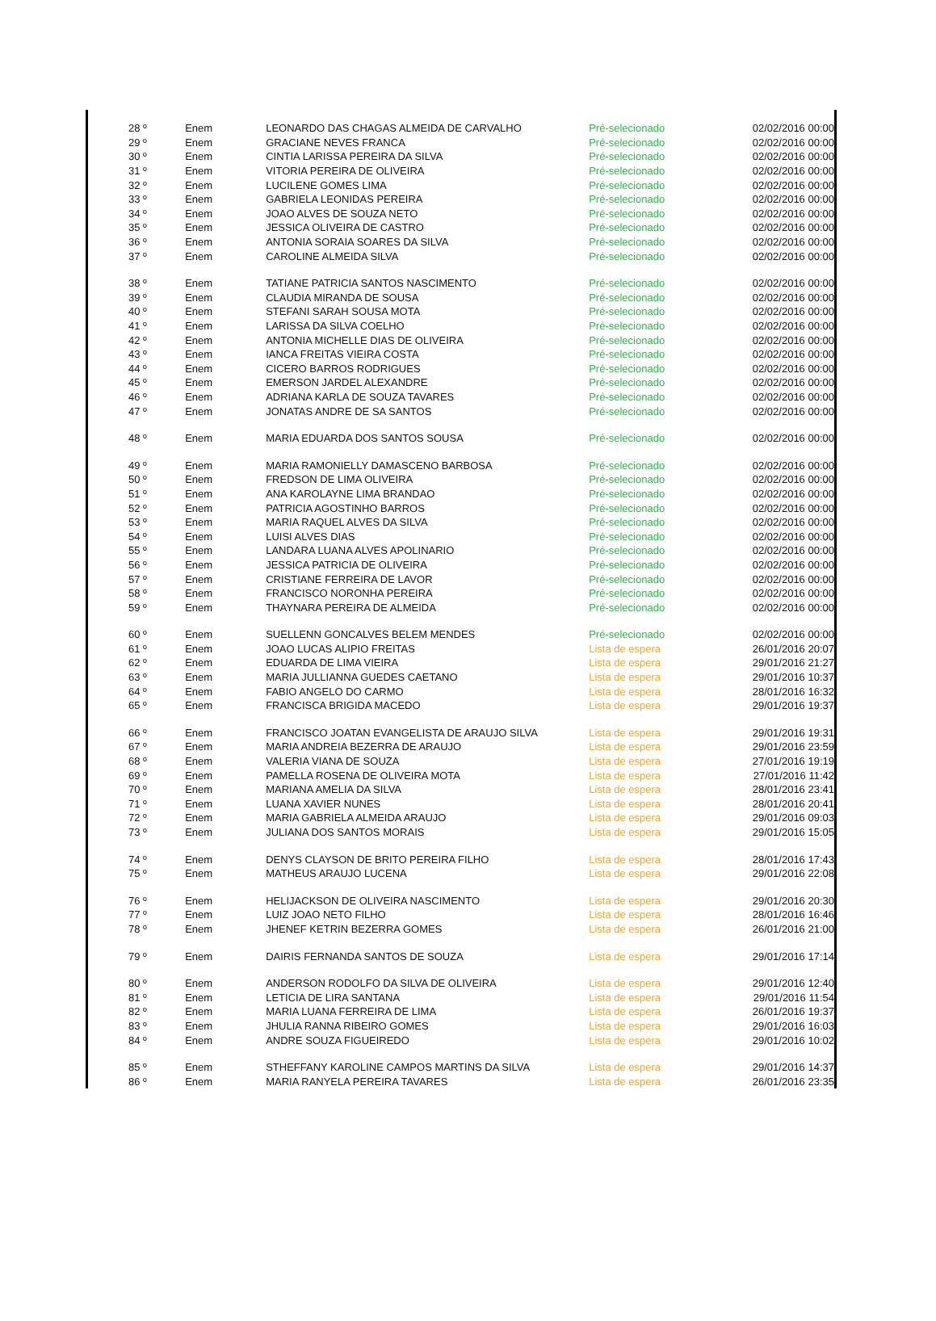| | 28 º | Enem | LEONARDO DAS CHAGAS ALMEIDA DE CARVALHO | Pré-selecionado | 02/02/2016 00:00 |
| | 29 º | Enem | GRACIANE NEVES FRANCA | Pré-selecionado | 02/02/2016 00:00 |
| | 30 º | Enem | CINTIA LARISSA PEREIRA DA SILVA | Pré-selecionado | 02/02/2016 00:00 |
| | 31 º | Enem | VITORIA PEREIRA DE OLIVEIRA | Pré-selecionado | 02/02/2016 00:00 |
| | 32 º | Enem | LUCILENE GOMES LIMA | Pré-selecionado | 02/02/2016 00:00 |
| | 33 º | Enem | GABRIELA LEONIDAS PEREIRA | Pré-selecionado | 02/02/2016 00:00 |
| | 34 º | Enem | JOAO ALVES DE SOUZA NETO | Pré-selecionado | 02/02/2016 00:00 |
| | 35 º | Enem | JESSICA OLIVEIRA DE CASTRO | Pré-selecionado | 02/02/2016 00:00 |
| | 36 º | Enem | ANTONIA SORAIA SOARES DA SILVA | Pré-selecionado | 02/02/2016 00:00 |
| | 37 º | Enem | CAROLINE ALMEIDA SILVA | Pré-selecionado | 02/02/2016 00:00 |
| | 38 º | Enem | TATIANE PATRICIA SANTOS NASCIMENTO | Pré-selecionado | 02/02/2016 00:00 |
| | 39 º | Enem | CLAUDIA MIRANDA DE SOUSA | Pré-selecionado | 02/02/2016 00:00 |
| | 40 º | Enem | STEFANI SARAH SOUSA MOTA | Pré-selecionado | 02/02/2016 00:00 |
| | 41 º | Enem | LARISSA DA SILVA COELHO | Pré-selecionado | 02/02/2016 00:00 |
| | 42 º | Enem | ANTONIA MICHELLE DIAS DE OLIVEIRA | Pré-selecionado | 02/02/2016 00:00 |
| | 43 º | Enem | IANCA FREITAS VIEIRA COSTA | Pré-selecionado | 02/02/2016 00:00 |
| | 44 º | Enem | CICERO BARROS RODRIGUES | Pré-selecionado | 02/02/2016 00:00 |
| | 45 º | Enem | EMERSON JARDEL ALEXANDRE | Pré-selecionado | 02/02/2016 00:00 |
| | 46 º | Enem | ADRIANA KARLA DE SOUZA TAVARES | Pré-selecionado | 02/02/2016 00:00 |
| | 47 º | Enem | JONATAS ANDRE DE SA SANTOS | Pré-selecionado | 02/02/2016 00:00 |
| | 48 º | Enem | MARIA EDUARDA DOS SANTOS SOUSA | Pré-selecionado | 02/02/2016 00:00 |
| | 49 º | Enem | MARIA RAMONIELLY DAMASCENO BARBOSA | Pré-selecionado | 02/02/2016 00:00 |
| | 50 º | Enem | FREDSON DE LIMA OLIVEIRA | Pré-selecionado | 02/02/2016 00:00 |
| | 51 º | Enem | ANA KAROLAYNE LIMA BRANDAO | Pré-selecionado | 02/02/2016 00:00 |
| | 52 º | Enem | PATRICIA AGOSTINHO BARROS | Pré-selecionado | 02/02/2016 00:00 |
| | 53 º | Enem | MARIA RAQUEL ALVES DA SILVA | Pré-selecionado | 02/02/2016 00:00 |
| | 54 º | Enem | LUISI ALVES DIAS | Pré-selecionado | 02/02/2016 00:00 |
| | 55 º | Enem | LANDARA LUANA ALVES APOLINARIO | Pré-selecionado | 02/02/2016 00:00 |
| | 56 º | Enem | JESSICA PATRICIA DE OLIVEIRA | Pré-selecionado | 02/02/2016 00:00 |
| | 57 º | Enem | CRISTIANE FERREIRA DE LAVOR | Pré-selecionado | 02/02/2016 00:00 |
| | 58 º | Enem | FRANCISCO NORONHA PEREIRA | Pré-selecionado | 02/02/2016 00:00 |
| | 59 º | Enem | THAYNARA PEREIRA DE ALMEIDA | Pré-selecionado | 02/02/2016 00:00 |
| | 60 º | Enem | SUELLENN GONCALVES BELEM MENDES | Pré-selecionado | 02/02/2016 00:00 |
| | 61 º | Enem | JOAO LUCAS ALIPIO FREITAS | Lista de espera | 26/01/2016 20:07 |
| | 62 º | Enem | EDUARDA DE LIMA VIEIRA | Lista de espera | 29/01/2016 21:27 |
| | 63 º | Enem | MARIA JULLIANNA GUEDES CAETANO | Lista de espera | 29/01/2016 10:37 |
| | 64 º | Enem | FABIO ANGELO DO CARMO | Lista de espera | 28/01/2016 16:32 |
| | 65 º | Enem | FRANCISCA BRIGIDA MACEDO | Lista de espera | 29/01/2016 19:37 |
| | 66 º | Enem | FRANCISCO JOATAN EVANGELISTA DE ARAUJO SILVA | Lista de espera | 29/01/2016 19:31 |
| | 67 º | Enem | MARIA ANDREIA BEZERRA DE ARAUJO | Lista de espera | 29/01/2016 23:59 |
| | 68 º | Enem | VALERIA VIANA DE SOUZA | Lista de espera | 27/01/2016 19:19 |
| | 69 º | Enem | PAMELLA ROSENA DE OLIVEIRA MOTA | Lista de espera | 27/01/2016 11:42 |
| | 70 º | Enem | MARIANA AMELIA DA SILVA | Lista de espera | 28/01/2016 23:41 |
| | 71 º | Enem | LUANA XAVIER NUNES | Lista de espera | 28/01/2016 20:41 |
| | 72 º | Enem | MARIA GABRIELA ALMEIDA ARAUJO | Lista de espera | 29/01/2016 09:03 |
| | 73 º | Enem | JULIANA DOS SANTOS MORAIS | Lista de espera | 29/01/2016 15:05 |
| | 74 º | Enem | DENYS CLAYSON DE BRITO PEREIRA FILHO | Lista de espera | 28/01/2016 17:43 |
| | 75 º | Enem | MATHEUS ARAUJO LUCENA | Lista de espera | 29/01/2016 22:08 |
| | 76 º | Enem | HELIJACKSON DE OLIVEIRA NASCIMENTO | Lista de espera | 29/01/2016 20:30 |
| | 77 º | Enem | LUIZ JOAO NETO FILHO | Lista de espera | 28/01/2016 16:46 |
| | 78 º | Enem | JHENEF KETRIN BEZERRA GOMES | Lista de espera | 26/01/2016 21:00 |
| | 79 º | Enem | DAIRIS FERNANDA SANTOS DE SOUZA | Lista de espera | 29/01/2016 17:14 |
| | 80 º | Enem | ANDERSON RODOLFO DA SILVA DE OLIVEIRA | Lista de espera | 29/01/2016 12:40 |
| | 81 º | Enem | LETICIA DE LIRA SANTANA | Lista de espera | 29/01/2016 11:54 |
| | 82 º | Enem | MARIA LUANA FERREIRA DE LIMA | Lista de espera | 26/01/2016 19:37 |
| | 83 º | Enem | JHULIA RANNA RIBEIRO GOMES | Lista de espera | 29/01/2016 16:03 |
| | 84 º | Enem | ANDRE SOUZA FIGUEIREDO | Lista de espera | 29/01/2016 10:02 |
| | 85 º | Enem | STHEFFANY KAROLINE CAMPOS MARTINS DA SILVA | Lista de espera | 29/01/2016 14:37 |
| | 86 º | Enem | MARIA RANYELA PEREIRA TAVARES | Lista de espera | 26/01/2016 23:35 |